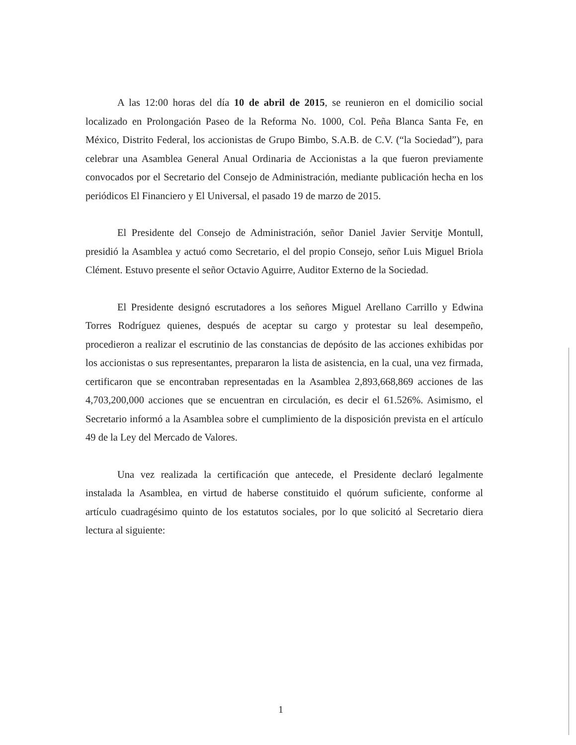A las 12:00 horas del día 10 de abril de 2015, se reunieron en el domicilio social localizado en Prolongación Paseo de la Reforma No. 1000, Col. Peña Blanca Santa Fe, en México, Distrito Federal, los accionistas de Grupo Bimbo, S.A.B. de C.V. (“la Sociedad”), para celebrar una Asamblea General Anual Ordinaria de Accionistas a la que fueron previamente convocados por el Secretario del Consejo de Administración, mediante publicación hecha en los periódicos El Financiero y El Universal, el pasado 19 de marzo de 2015.
El Presidente del Consejo de Administración, señor Daniel Javier Servitje Montull, presidió la Asamblea y actuó como Secretario, el del propio Consejo, señor Luis Miguel Briola Clément. Estuvo presente el señor Octavio Aguirre, Auditor Externo de la Sociedad.
El Presidente designó escrutadores a los señores Miguel Arellano Carrillo y Edwina Torres Rodríguez quienes, después de aceptar su cargo y protestar su leal desempeño, procedieron a realizar el escrutinio de las constancias de depósito de las acciones exhibidas por los accionistas o sus representantes, prepararon la lista de asistencia, en la cual, una vez firmada, certificaron que se encontraban representadas en la Asamblea 2,893,668,869 acciones de las 4,703,200,000 acciones que se encuentran en circulación, es decir el 61.526%. Asimismo, el Secretario informó a la Asamblea sobre el cumplimiento de la disposición prevista en el artículo 49 de la Ley del Mercado de Valores.
Una vez realizada la certificación que antecede, el Presidente declaró legalmente instalada la Asamblea, en virtud de haberse constituido el quórum suficiente, conforme al artículo cuadragésimo quinto de los estatutos sociales, por lo que solicitó al Secretario diera lectura al siguiente:
1